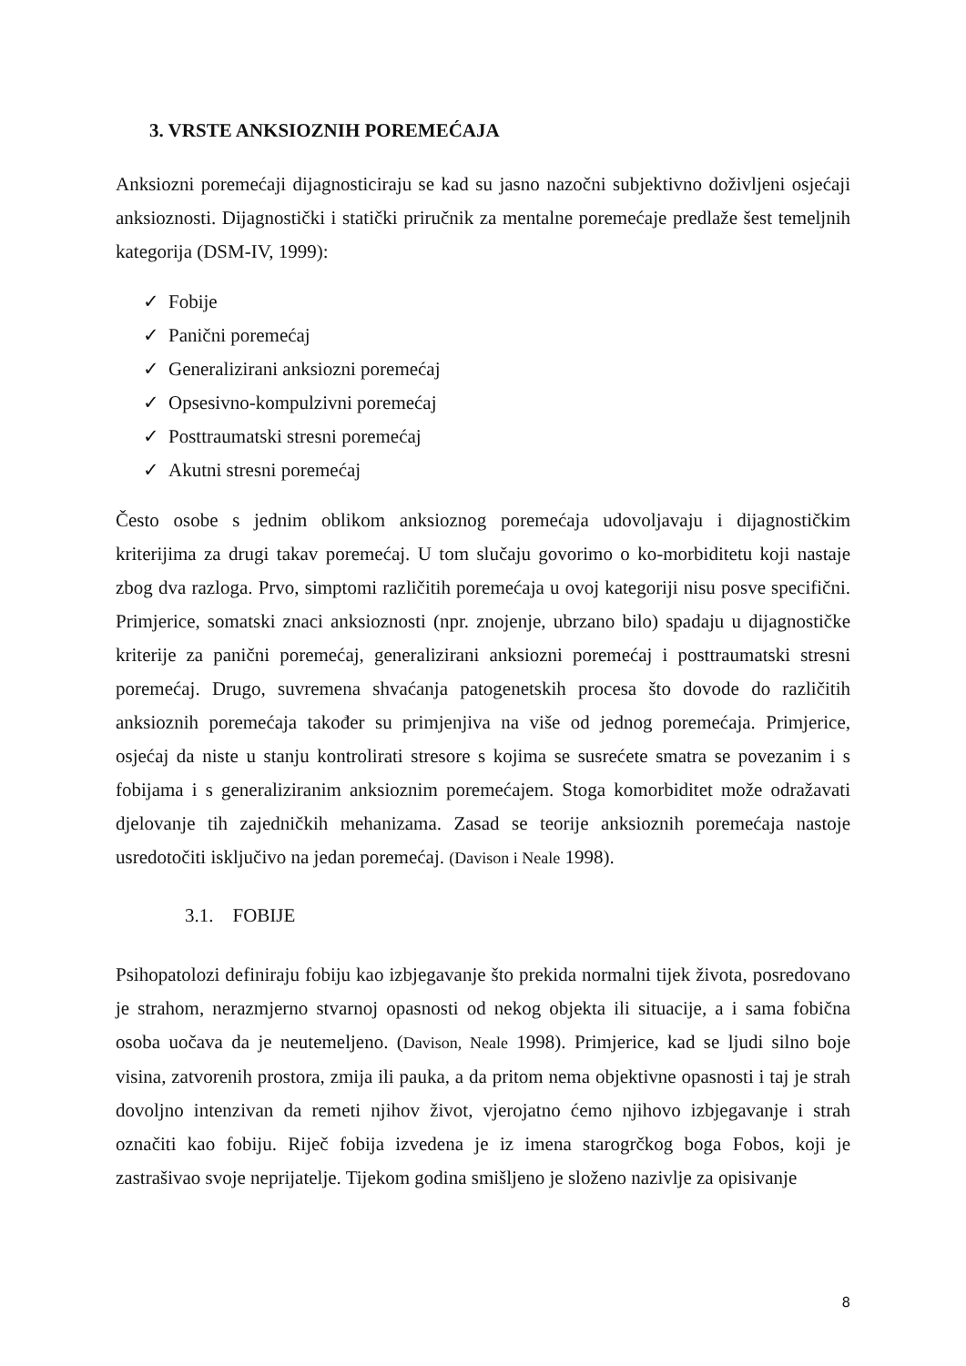3. VRSTE ANKSIOZNIH POREMEĆAJA
Anksiozni poremećaji dijagnosticiraju se kad su jasno nazočni subjektivno doživljeni osjećaji anksioznosti. Dijagnostički i statički priručnik za mentalne poremećaje predlaže šest temeljnih kategorija (DSM-IV, 1999):
✓ Fobije
✓ Panični poremećaj
✓ Generalizirani anksiozni poremećaj
✓ Opsesivno-kompulzivni poremećaj
✓ Posttraumatski stresni poremećaj
✓ Akutni stresni poremećaj
Često osobe s jednim oblikom anksioznog poremećaja udovoljavaju i dijagnostičkim kriterijima za drugi takav poremećaj. U tom slučaju govorimo o ko-morbiditetu koji nastaje zbog dva razloga. Prvo, simptomi različitih poremećaja u ovoj kategoriji nisu posve specifični. Primjerice, somatski znaci anksioznosti (npr. znojenje, ubrzano bilo) spadaju u dijagnostičke kriterije za panični poremećaj, generalizirani anksiozni poremećaj i posttraumatski stresni poremećaj. Drugo, suvremena shvaćanja patogenetskih procesa što dovode do različitih anksioznih poremećaja također su primjenjiva na više od jednog poremećaja. Primjerice, osjećaj da niste u stanju kontrolirati stresore s kojima se susrećete smatra se povezanim i s fobijama i s generaliziranim anksioznim poremećajem. Stoga komorbiditet može odražavati djelovanje tih zajedničkih mehanizama. Zasad se teorije anksioznih poremećaja nastoje usredotočiti isključivo na jedan poremećaj. (Davison i Neale 1998).
3.1. FOBIJE
Psihopatolozi definiraju fobiju kao izbjegavanje što prekida normalni tijek života, posredovano je strahom, nerazmjerno stvarnoj opasnosti od nekog objekta ili situacije, a i sama fobična osoba uočava da je neutemeljeno. (Davison, Neale 1998). Primjerice, kad se ljudi silno boje visina, zatvorenih prostora, zmija ili pauka, a da pritom nema objektivne opasnosti i taj je strah dovoljno intenzivan da remeti njihov život, vjerojatno ćemo njihovo izbjegavanje i strah označiti kao fobiju. Riječ fobija izvedena je iz imena starogrčkog boga Fobos, koji je zastrašivao svoje neprijatelje. Tijekom godina smišljeno je složeno nazivlje za opisivanje
8